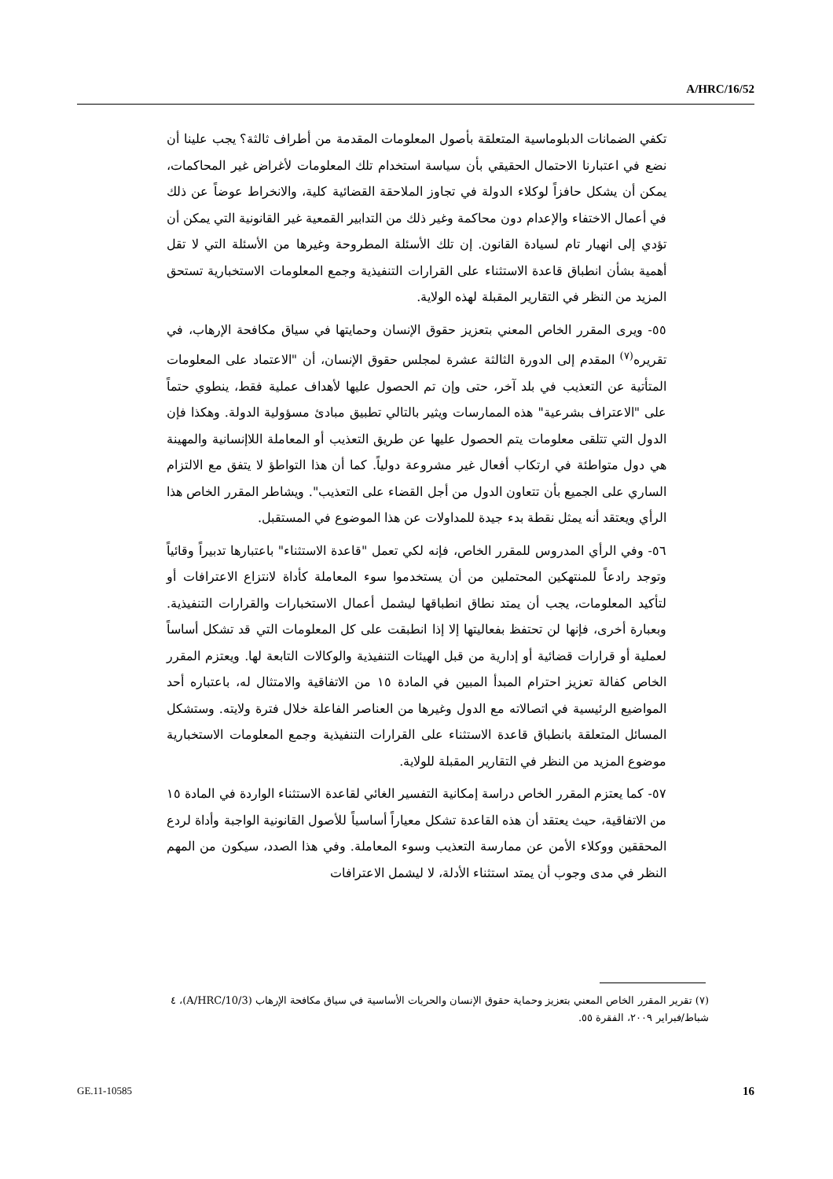A/HRC/16/52
تكفي الضمانات الدبلوماسية المتعلقة بأصول المعلومات المقدمة من أطراف ثالثة؟ يجب علينا أن نضع في اعتبارنا الاحتمال الحقيقي بأن سياسة استخدام تلك المعلومات لأغراض غير المحاكمات، يمكن أن يشكل حافزاً لوكلاء الدولة في تجاوز الملاحقة القضائية كلية، والانخراط عوضاً عن ذلك في أعمال الاختفاء والإعدام دون محاكمة وغير ذلك من التدابير القمعية غير القانونية التي يمكن أن تؤدي إلى انهيار تام لسيادة القانون. إن تلك الأسئلة المطروحة وغيرها من الأسئلة التي لا تقل أهمية بشأن انطباق قاعدة الاستثناء على القرارات التنفيذية وجمع المعلومات الاستخبارية تستحق المزيد من النظر في التقارير المقبلة لهذه الولاية.
٥٥- ويرى المقرر الخاص المعني بتعزيز حقوق الإنسان وحمايتها في سياق مكافحة الإرهاب، في تقريره<sup>(٧)</sup> المقدم إلى الدورة الثالثة عشرة لمجلس حقوق الإنسان، أن "الاعتماد على المعلومات المتأتية عن التعذيب في بلد آخر، حتى وإن تم الحصول عليها لأهداف عملية فقط، ينطوي حتماً على "الاعتراف بشرعية" هذه الممارسات ويثير بالتالي تطبيق مبادئ مسؤولية الدولة. وهكذا فإن الدول التي تتلقى معلومات يتم الحصول عليها عن طريق التعذيب أو المعاملة اللاإنسانية والمهينة هي دول متواطئة في ارتكاب أفعال غير مشروعة دولياً. كما أن هذا التواطؤ لا يتفق مع الالتزام الساري على الجميع بأن تتعاون الدول من أجل القضاء على التعذيب". ويشاطر المقرر الخاص هذا الرأي ويعتقد أنه يمثل نقطة بدء جيدة للمداولات عن هذا الموضوع في المستقبل.
٥٦- وفي الرأي المدروس للمقرر الخاص، فإنه لكي تعمل "قاعدة الاستثناء" باعتبارها تدبيراً وقائياً وتوجد رادعاً للمنتهكين المحتملين من أن يستخدموا سوء المعاملة كأداة لانتزاع الاعترافات أو لتأكيد المعلومات، يجب أن يمتد نطاق انطباقها ليشمل أعمال الاستخبارات والقرارات التنفيذية. وبعبارة أخرى، فإنها لن تحتفظ بفعاليتها إلا إذا انطبقت على كل المعلومات التي قد تشكل أساساً لعملية أو قرارات قضائية أو إدارية من قبل الهيئات التنفيذية والوكالات التابعة لها. ويعتزم المقرر الخاص كفالة تعزيز احترام المبدأ المبين في المادة ١٥ من الاتفاقية والامتثال له، باعتباره أحد المواضيع الرئيسية في اتصالاته مع الدول وغيرها من العناصر الفاعلة خلال فترة ولايته. وستشكل المسائل المتعلقة بانطباق قاعدة الاستثناء على القرارات التنفيذية وجمع المعلومات الاستخبارية موضوع المزيد من النظر في التقارير المقبلة للولاية.
٥٧- كما يعتزم المقرر الخاص دراسة إمكانية التفسير الغائي لقاعدة الاستثناء الواردة في المادة ١٥ من الاتفاقية، حيث يعتقد أن هذه القاعدة تشكل معياراً أساسياً للأصول القانونية الواجبة وأداة لردع المحققين ووكلاء الأمن عن ممارسة التعذيب وسوء المعاملة. وفي هذا الصدد، سيكون من المهم النظر في مدى وجوب أن يمتد استثناء الأدلة، لا ليشمل الاعترافات
(٧) تقرير المقرر الخاص المعني بتعزيز وحماية حقوق الإنسان والحريات الأساسية في سياق مكافحة الإرهاب (A/HRC/10/3)، ٤ شباط/فبراير ٢٠٠٩، الفقرة ٥٥.
GE.11-10585 16